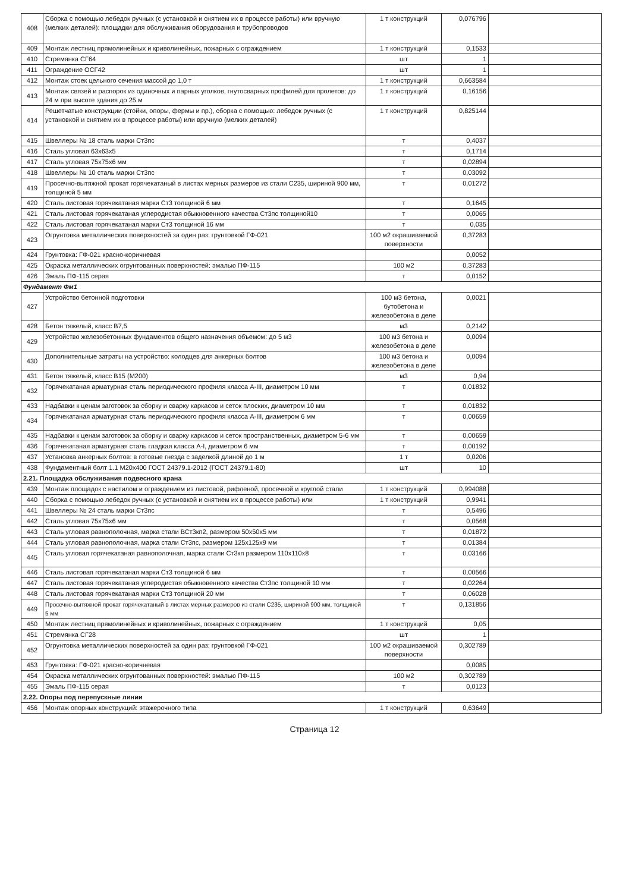| 408 | Сборка с помощью лебедок ручных (с установкой и снятием их в процессе работы) или вручную (мелких деталей): площадки для обслуживания оборудования и трубопроводов | 1 т конструкций | 0,076796 | |
| 409 | Монтаж лестниц прямолинейных и криволинейных, пожарных с ограждением | 1 т конструкций | 0,1533 | |
| 410 | Стремянка СГ64 | шт | 1 | |
| 411 | Ограждение ОСГ42 | шт | 1 | |
| 412 | Монтаж стоек цельного сечения массой до 1,0 т | 1 т конструкций | 0,663584 | |
| 413 | Монтаж связей и распорок из одиночных и парных уголков, гнутосварных профилей для пролетов: до 24 м при высоте здания до 25 м | 1 т конструкций | 0,16156 | |
| 414 | Решетчатые конструкции (стойки, опоры, фермы и пр.), сборка с помощью: лебедок ручных (с установкой и снятием их в процессе работы) или вручную (мелких деталей) | 1 т конструкций | 0,825144 | |
| 415 | Швеллеры № 18 сталь марки Ст3пс | т | 0,4037 | |
| 416 | Сталь угловая 63х63х5 | т | 0,1714 | |
| 417 | Сталь угловая 75х75х6 мм | т | 0,02894 | |
| 418 | Швеллеры № 10 сталь марки Ст3пс | т | 0,03092 | |
| 419 | Просечно-вытяжной прокат горячекатаный в листах мерных размеров из стали С235, шириной 900 мм, толщиной 5 мм | т | 0,01272 | |
| 420 | Сталь листовая горячекатаная марки Ст3 толщиной 6 мм | т | 0,1645 | |
| 421 | Сталь листовая горячекатаная углеродистая обыкновенного качества Ст3пс толщиной10 | т | 0,0065 | |
| 422 | Сталь листовая горячекатаная марки Ст3 толщиной 16 мм | т | 0,035 | |
| 423 | Огрунтовка металлических поверхностей за один раз: грунтовкой ГФ-021 | 100 м2 окрашиваемой поверхности | 0,37283 | |
| 424 | Грунтовка: ГФ-021 красно-коричневая | | 0,0052 | |
| 425 | Окраска металлических огрунтованных поверхностей: эмалью ПФ-115 | 100 м2 | 0,37283 | |
| 426 | Эмаль ПФ-115 серая | т | 0,0152 | |
| Фундамент Фм1 | | | | |
| 427 | Устройство бетонной подготовки | 100 м3 бетона, бутобетона и железобетона в деле | 0,0021 | |
| 428 | Бетон тяжелый, класс В7,5 | м3 | 0,2142 | |
| 429 | Устройство железобетонных фундаментов общего назначения объемом: до 5 м3 | 100 м3 бетона и железобетона в деле | 0,0094 | |
| 430 | Дополнительные затраты на устройство: колодцев для анкерных болтов | 100 м3 бетона и железобетона в деле | 0,0094 | |
| 431 | Бетон тяжелый, класс В15 (М200) | м3 | 0,94 | |
| 432 | Горячекатаная арматурная сталь периодического профиля класса А-III, диаметром 10 мм | т | 0,01832 | |
| 433 | Надбавки к ценам заготовок за сборку и сварку каркасов и сеток плоских, диаметром 10 мм | т | 0,01832 | |
| 434 | Горячекатаная арматурная сталь периодического профиля класса А-III, диаметром 6 мм | т | 0,00659 | |
| 435 | Надбавки к ценам заготовок за сборку и сварку каркасов и сеток пространственных, диаметром 5-6 мм | т | 0,00659 | |
| 436 | Горячекатаная арматурная сталь гладкая класса А-I, диаметром 6 мм | т | 0,00192 | |
| 437 | Установка анкерных болтов: в готовые гнезда с заделкой длиной до 1 м | 1 т | 0,0206 | |
| 438 | Фундаментный болт 1.1 М20х400 ГОСТ 24379.1-2012 (ГОСТ 24379.1-80) | шт | 10 | |
| 2.21. Площадка обслуживания подвесного крана | | | | |
| 439 | Монтаж площадок с настилом и ограждением из листовой, рифленой, просечной и круглой стали | 1 т конструкций | 0,994088 | |
| 440 | Сборка с помощью лебедок ручных (с установкой и снятием их в процессе работы) или | 1 т конструкций | 0,9941 | |
| 441 | Швеллеры № 24 сталь марки Ст3пс | т | 0,5496 | |
| 442 | Сталь угловая 75х75х6 мм | т | 0,0568 | |
| 443 | Сталь угловая равнополочная, марка стали ВСт3кп2, размером 50х50х5 мм | т | 0,01872 | |
| 444 | Сталь угловая равнополочная, марка стали Ст3пс, размером 125х125х9 мм | т | 0,01384 | |
| 445 | Сталь угловая горячекатаная равнополочная, марка стали Ст3кп размером 110х110х8 | т | 0,03166 | |
| 446 | Сталь листовая горячекатаная марки Ст3 толщиной 6 мм | т | 0,00566 | |
| 447 | Сталь листовая горячекатаная углеродистая обыкновенного качества Ст3пс толщиной 10 мм | т | 0,02264 | |
| 448 | Сталь листовая горячекатаная марки Ст3 толщиной 20 мм | т | 0,06028 | |
| 449 | Просечно-вытяжной прокат горячекатаный в листах мерных размеров из стали С235, шириной 900 мм, толщиной 5 мм | т | 0,131856 | |
| 450 | Монтаж лестниц прямолинейных и криволинейных, пожарных с ограждением | 1 т конструкций | 0,05 | |
| 451 | Стремянка СГ28 | шт | 1 | |
| 452 | Огрунтовка металлических поверхностей за один раз: грунтовкой ГФ-021 | 100 м2 окрашиваемой поверхности | 0,302789 | |
| 453 | Грунтовка: ГФ-021 красно-коричневая | | 0,0085 | |
| 454 | Окраска металлических огрунтованных поверхностей: эмалью ПФ-115 | 100 м2 | 0,302789 | |
| 455 | Эмаль ПФ-115 серая | т | 0,0123 | |
| 2.22. Опоры под перепускные линии | | | | |
| 456 | Монтаж опорных конструкций: этажерочного типа | 1 т конструкций | 0,63649 | |
Страница 12